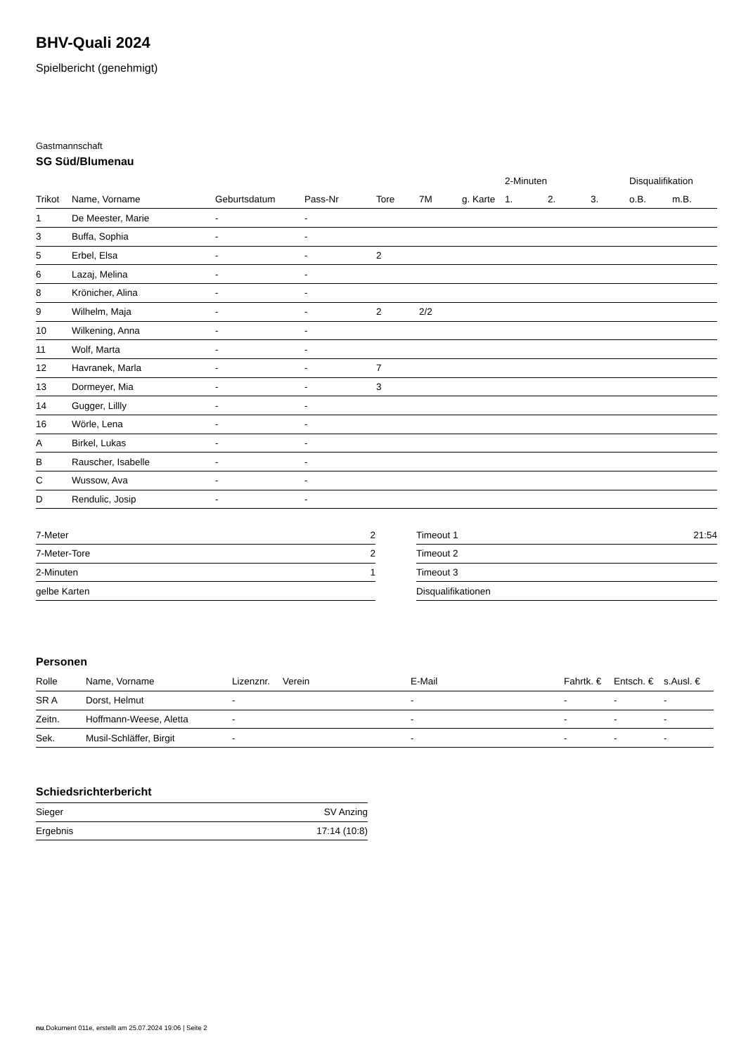BHV-Quali 2024
Spielbericht (genehmigt)
Gastmannschaft
SG Süd/Blumenau
| | | | | | | | 2-Minuten | | | Disqualifikation | |
| --- | --- | --- | --- | --- | --- | --- | --- | --- | --- | --- | --- |
| Trikot | Name, Vorname | Geburtsdatum | Pass-Nr | Tore | 7M | g. Karte | 1. | 2. | 3. | o.B. | m.B. |
| 1 | De Meester, Marie | - | - | | | | | | | | |
| 3 | Buffa, Sophia | - | - | | | | | | | | |
| 5 | Erbel, Elsa | - | - | 2 | | | | | | | |
| 6 | Lazaj, Melina | - | - | | | | | | | | |
| 8 | Krönicher, Alina | - | - | | | | | | | | |
| 9 | Wilhelm, Maja | - | - | 2 | 2/2 | | | | | | |
| 10 | Wilkening, Anna | - | - | | | | | | | | |
| 11 | Wolf, Marta | - | - | | | | | | | | |
| 12 | Havranek, Marla | - | - | 7 | | | | | | | |
| 13 | Dormeyer, Mia | - | - | 3 | | | | | | | |
| 14 | Gugger, Lillly | - | - | | | | | | | | |
| 16 | Wörle, Lena | - | - | | | | | | | | |
| A | Birkel, Lukas | - | - | | | | | | | | |
| B | Rauscher, Isabelle | - | - | | | | | | | | |
| C | Wussow, Ava | - | - | | | | | | | | |
| D | Rendulic, Josip | - | - | | | | | | | | |
| 7-Meter | 2 |
| 7-Meter-Tore | 2 |
| 2-Minuten | 1 |
| gelbe Karten | |
| Timeout 1 | 21:54 |
| Timeout 2 | |
| Timeout 3 | |
| Disqualifikationen | |
Personen
| Rolle | Name, Vorname | Lizenznr. | Verein | E-Mail | Fahrtk. € | Entsch. € | s.Ausl. € |
| --- | --- | --- | --- | --- | --- | --- | --- |
| SR A | Dorst, Helmut | - | | - | - | - | - |
| Zeitn. | Hoffmann-Weese, Aletta | - | | - | - | - | - |
| Sek. | Musil-Schläffer, Birgit | - | | - | - | - | - |
Schiedsrichterbericht
| Sieger | SV Anzing |
| Ergebnis | 17:14 (10:8) |
nu.Dokument 011e, erstellt am 25.07.2024 19:06 | Seite 2